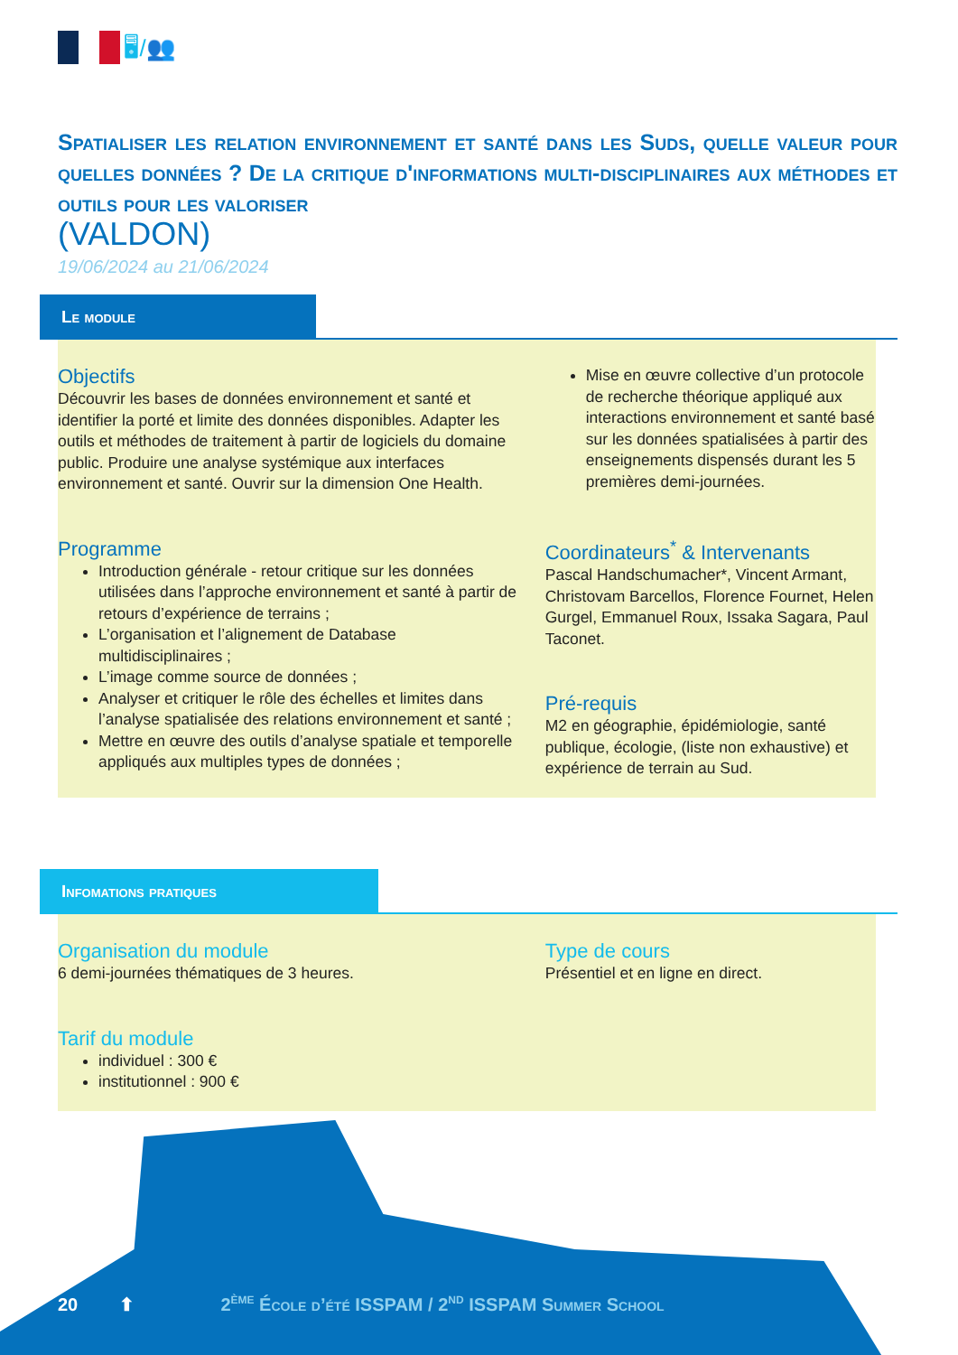🖥/👥
Spatialiser les relation environnement et santé dans les Suds, quelle valeur pour quelles données ? De la critique d'informations multi-disciplinaires aux méthodes et outils pour les valoriser
(VALDON)
19/06/2024 au 21/06/2024
Le module
Objectifs
Découvrir les bases de données environnement et santé et identifier la porté et limite des données disponibles. Adapter les outils et méthodes de traitement à partir de logiciels du domaine public. Produire une analyse systémique aux interfaces environnement et santé. Ouvrir sur la dimension One Health.
Programme
Introduction générale - retour critique sur les données utilisées dans l’approche environnement et santé à partir de retours d’expérience de terrains ;
L’organisation et l’alignement de Database multidisciplinaires ;
L’image comme source de données ;
Analyser et critiquer le rôle des échelles et limites dans l’analyse spatialisée des relations environnement et santé ;
Mettre en œuvre des outils d’analyse spatiale et temporelle appliqués aux multiples types de données ;
Mise en œuvre collective d’un protocole de recherche théorique appliqué aux interactions environnement et santé basé sur les données spatialisées à partir des enseignements dispensés durant les 5 premières demi-journées.
Coordinateurs<sup>*</sup> & Intervenants
Pascal Handschumacher*, Vincent Armant, Christovam Barcellos, Florence Fournet, Helen Gurgel, Emmanuel Roux, Issaka Sagara, Paul Taconet.
Pré-requis
M2 en géographie, épidémiologie, santé publique, écologie, (liste non exhaustive) et expérience de terrain au Sud.
Infomations pratiques
Organisation du module
6 demi-journées thématiques de 3 heures.
Tarif du module
individuel : 300 €
institutionnel : 900 €
Type de cours
Présentiel et en ligne en direct.
20 ⬆ 2<sup>ème</sup> École d’été ISSPAM / 2<sup>nd</sup> ISSPAM Summer School